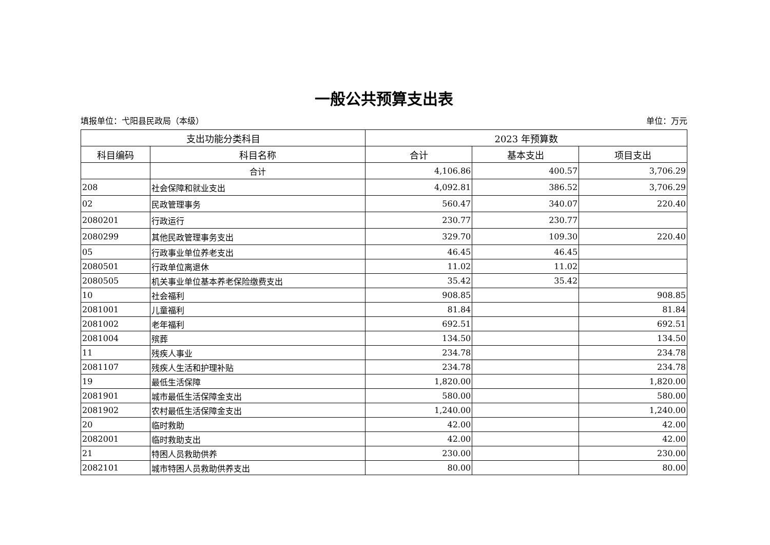一般公共预算支出表
填报单位：弋阳县民政局（本级） 单位：万元
| 支出功能分类科目 | | 2023 年预算数 | | |
| --- | --- | --- | --- | --- |
| 科目编码 | 科目名称 | 合计 | 基本支出 | 项目支出 |
| | 合计 | 4,106.86 | 400.57 | 3,706.29 |
| 208 | 社会保障和就业支出 | 4,092.81 | 386.52 | 3,706.29 |
| 02 | 民政管理事务 | 560.47 | 340.07 | 220.40 |
| 2080201 | 行政运行 | 230.77 | 230.77 | |
| 2080299 | 其他民政管理事务支出 | 329.70 | 109.30 | 220.40 |
| 05 | 行政事业单位养老支出 | 46.45 | 46.45 | |
| 2080501 | 行政单位离退休 | 11.02 | 11.02 | |
| 2080505 | 机关事业单位基本养老保险缴费支出 | 35.42 | 35.42 | |
| 10 | 社会福利 | 908.85 | | 908.85 |
| 2081001 | 儿童福利 | 81.84 | | 81.84 |
| 2081002 | 老年福利 | 692.51 | | 692.51 |
| 2081004 | 殡葬 | 134.50 | | 134.50 |
| 11 | 残疾人事业 | 234.78 | | 234.78 |
| 2081107 | 残疾人生活和护理补贴 | 234.78 | | 234.78 |
| 19 | 最低生活保障 | 1,820.00 | | 1,820.00 |
| 2081901 | 城市最低生活保障金支出 | 580.00 | | 580.00 |
| 2081902 | 农村最低生活保障金支出 | 1,240.00 | | 1,240.00 |
| 20 | 临时救助 | 42.00 | | 42.00 |
| 2082001 | 临时救助支出 | 42.00 | | 42.00 |
| 21 | 特困人员救助供养 | 230.00 | | 230.00 |
| 2082101 | 城市特困人员救助供养支出 | 80.00 | | 80.00 |